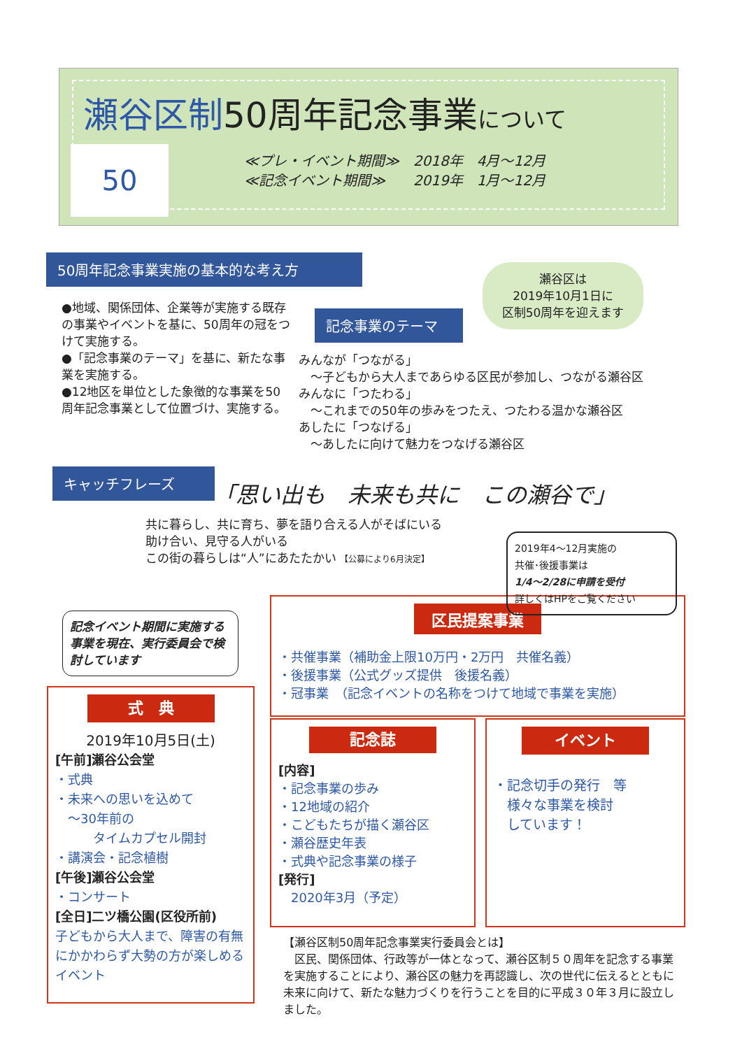瀬谷区制50周年記念事業について
≪プレ・イベント期間≫　2018年　4月～12月
≪記念イベント期間≫　　2019年　1月～12月
50
50周年記念事業実施の基本的な考え方
瀬谷区は
2019年10月1日に
区制50周年を迎えます
●地域、関係団体、企業等が実施する既存の事業やイベントを基に、50周年の冠をつけて実施する。
●「記念事業のテーマ」を基に、新たな事業を実施する。
●12地区を単位とした象徴的な事業を50周年記念事業として位置づけ、実施する。
記念事業のテーマ
みんなが「つながる」
　～子どもから大人まであらゆる区民が参加し、つながる瀬谷区
みんなに「つたわる」
　～これまでの50年の歩みをつたえ、つたわる温かな瀬谷区
あしたに「つなげる」
　～あしたに向けて魅力をつなげる瀬谷区
キャッチフレーズ
「思い出も　未来も共に　この瀬谷で」
共に暮らし、共に育ち、夢を語り合える人がそばにいる
助け合い、見守る人がいる
この街の暮らしは“人”にあたたかい 【公募により6月決定】
2019年4～12月実施の
共催･後援事業は
1/4～2/28に申請を受付
詳しくはHPをご覧ください
記念イベント期間に実施する事業を現在、実行委員会で検討しています
区民提案事業
・共催事業（補助金上限10万円・2万円　共催名義）
・後援事業（公式グッズ提供　後援名義）
・冠事業　（記念イベントの名称をつけて地域で事業を実施）
式　典
2019年10月5日(土)
[午前]瀬谷公会堂
・式典
・未来への思いを込めて
　～30年前の
　　　タイムカプセル開封
・講演会・記念植樹
[午後]瀬谷公会堂
・コンサート
[全日]二ツ橋公園(区役所前)
子どもから大人まで、障害の有無にかかわらず大勢の方が楽しめるイベント
記念誌
[内容]
・記念事業の歩み
・12地域の紹介
・こどもたちが描く瀬谷区
・瀬谷歴史年表
・式典や記念事業の様子
[発行]
　2020年3月（予定）
イベント
・記念切手の発行　等
　様々な事業を検討
　しています！
【瀬谷区制50周年記念事業実行委員会とは】
　区民、関係団体、行政等が一体となって、瀬谷区制５０周年を記念する事業を実施することにより、瀬谷区の魅力を再認識し、次の世代に伝えるとともに未来に向けて、新たな魅力づくりを行うことを目的に平成３０年３月に設立しました。